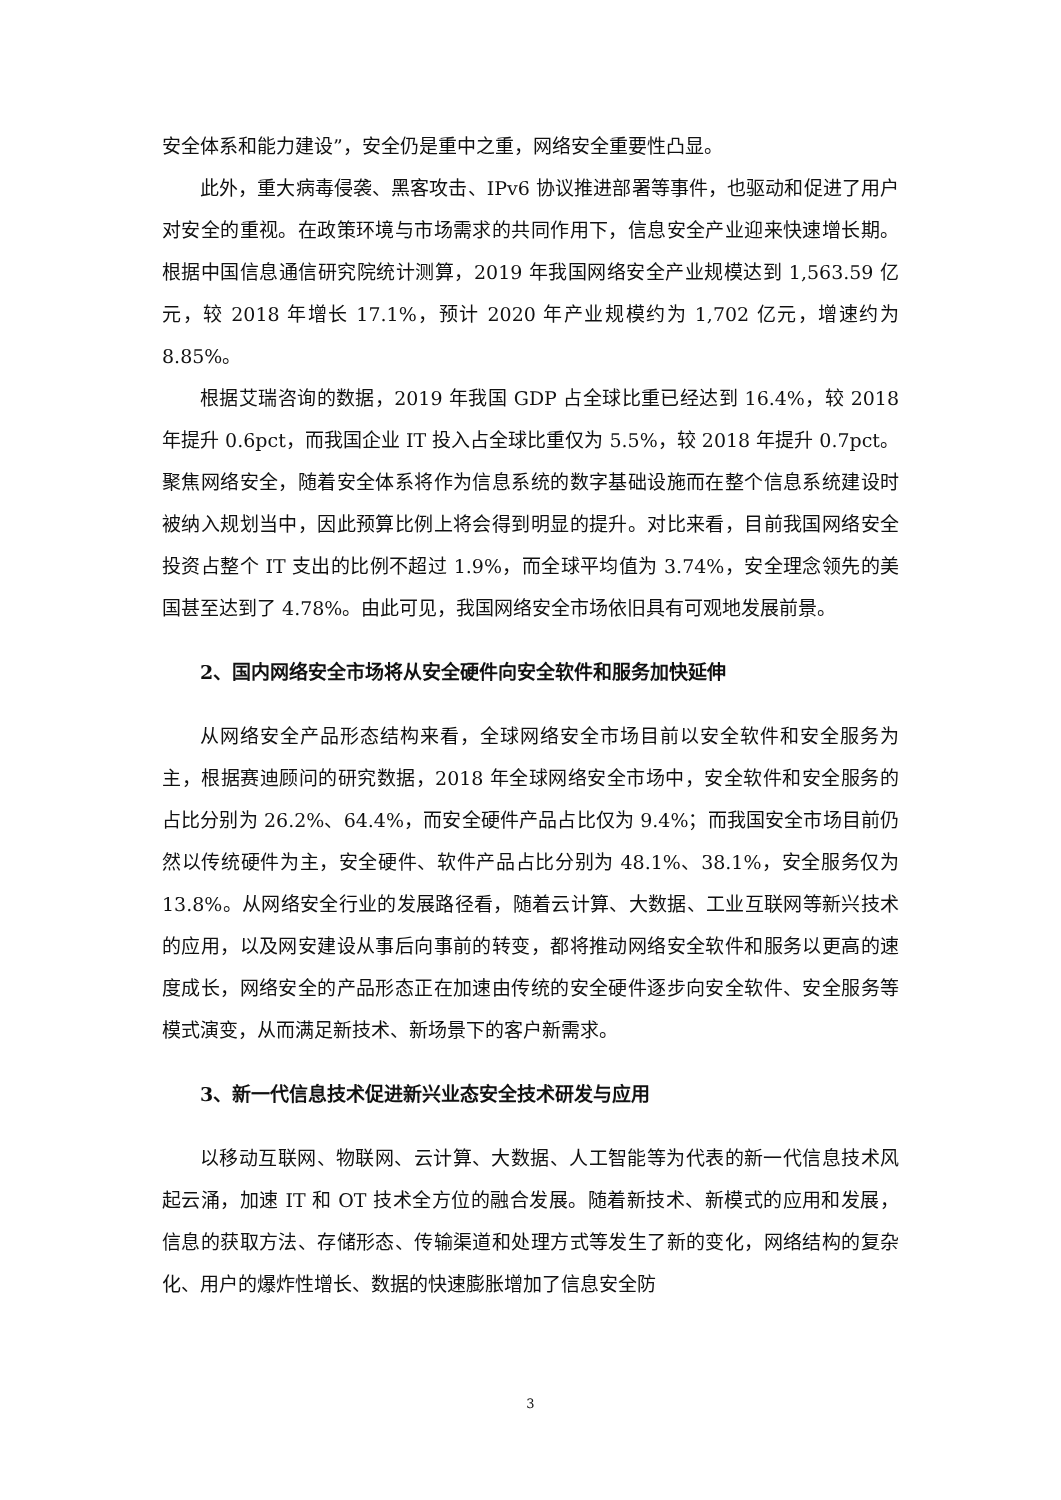安全体系和能力建设”，安全仍是重中之重，网络安全重要性凸显。
此外，重大病毒侵袭、黑客攻击、IPv6 协议推进部署等事件，也驱动和促进了用户对安全的重视。在政策环境与市场需求的共同作用下，信息安全产业迎来快速增长期。根据中国信息通信研究院统计测算，2019 年我国网络安全产业规模达到 1,563.59 亿元，较 2018 年增长 17.1%，预计 2020 年产业规模约为 1,702 亿元，增速约为 8.85%。
根据艾瑞咨询的数据，2019 年我国 GDP 占全球比重已经达到 16.4%，较 2018 年提升 0.6pct，而我国企业 IT 投入占全球比重仅为 5.5%，较 2018 年提升 0.7pct。聚焦网络安全，随着安全体系将作为信息系统的数字基础设施而在整个信息系统建设时被纳入规划当中，因此预算比例上将会得到明显的提升。对比来看，目前我国网络安全投资占整个 IT 支出的比例不超过 1.9%，而全球平均值为 3.74%，安全理念领先的美国甚至达到了 4.78%。由此可见，我国网络安全市场依旧具有可观地发展前景。
2、国内网络安全市场将从安全硬件向安全软件和服务加快延伸
从网络安全产品形态结构来看，全球网络安全市场目前以安全软件和安全服务为主，根据赛迪顾问的研究数据，2018 年全球网络安全市场中，安全软件和安全服务的占比分别为 26.2%、64.4%，而安全硬件产品占比仅为 9.4%；而我国安全市场目前仍然以传统硬件为主，安全硬件、软件产品占比分别为 48.1%、38.1%，安全服务仅为 13.8%。从网络安全行业的发展路径看，随着云计算、大数据、工业互联网等新兴技术的应用，以及网安建设从事后向事前的转变，都将推动网络安全软件和服务以更高的速度成长，网络安全的产品形态正在加速由传统的安全硬件逐步向安全软件、安全服务等模式演变，从而满足新技术、新场景下的客户新需求。
3、新一代信息技术促进新兴业态安全技术研发与应用
以移动互联网、物联网、云计算、大数据、人工智能等为代表的新一代信息技术风起云涌，加速 IT 和 OT 技术全方位的融合发展。随着新技术、新模式的应用和发展，信息的获取方法、存储形态、传输渠道和处理方式等发生了新的变化，网络结构的复杂化、用户的爆炸性增长、数据的快速膨胀增加了信息安全防
3